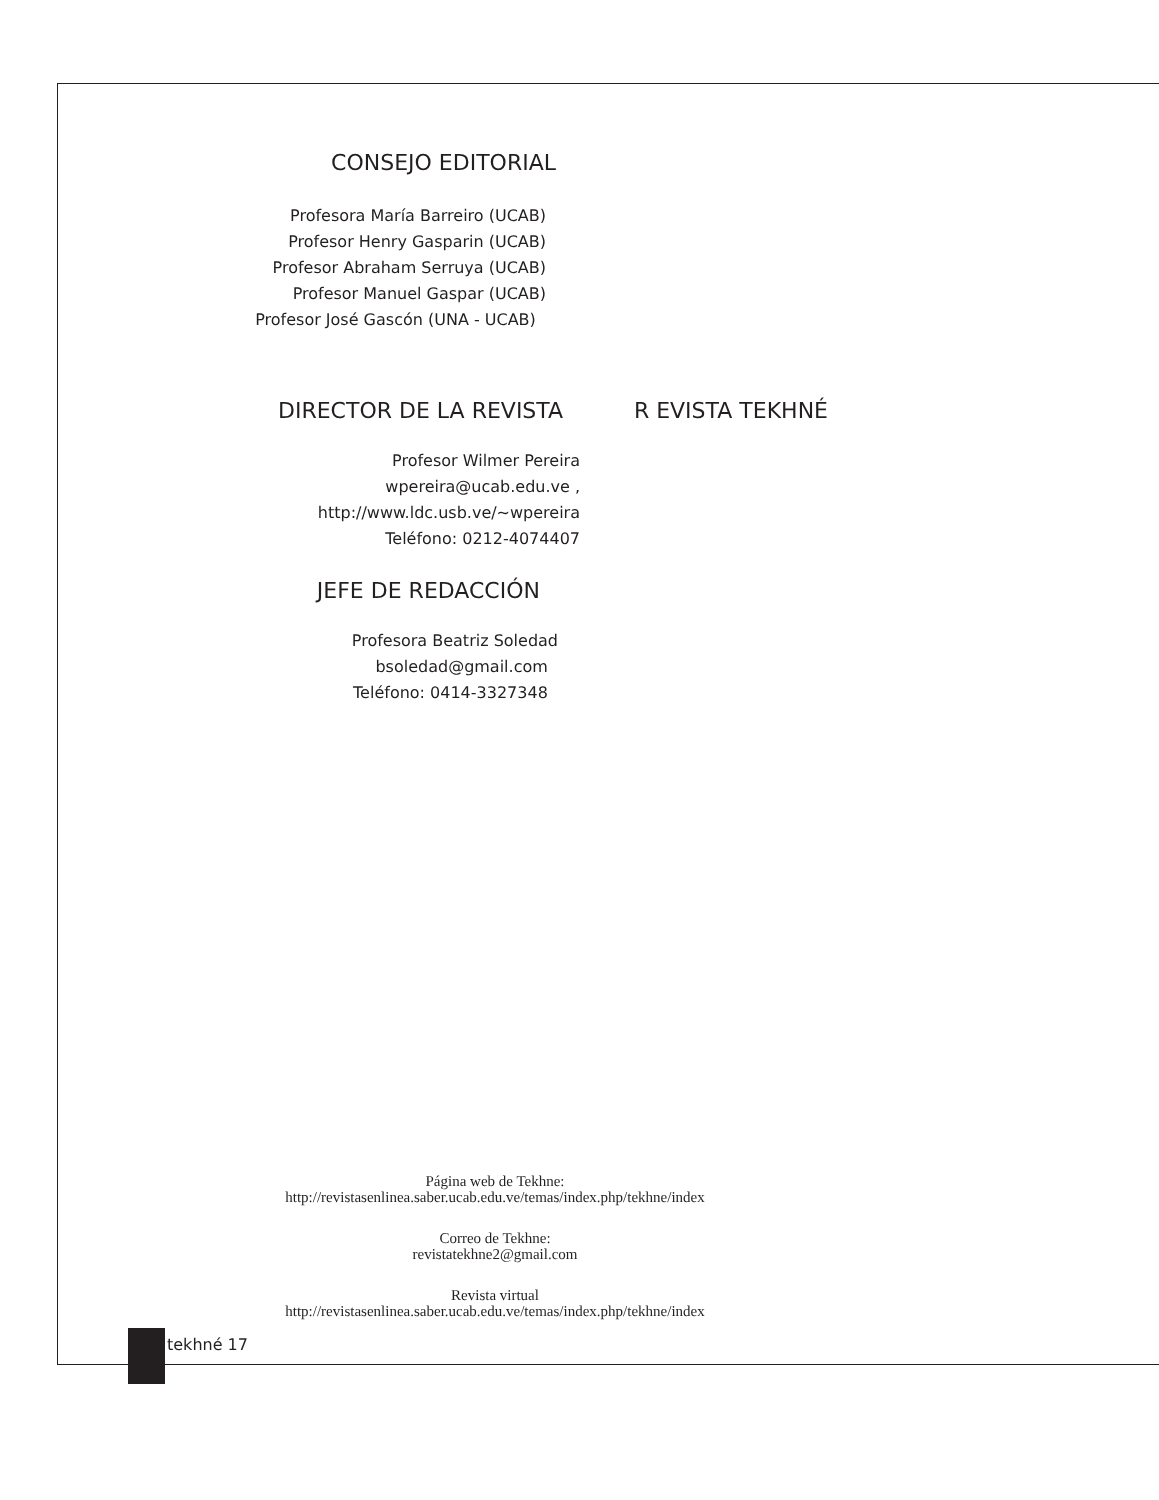CONSEJO EDITORIAL
Profesora María Barreiro (UCAB)
Profesor Henry Gasparin (UCAB)
Profesor Abraham Serruya (UCAB)
Profesor Manuel Gaspar (UCAB)
Profesor José Gascón (UNA - UCAB)
DIRECTOR DE LA REVISTA R EVISTA TEKHNÉ
Profesor Wilmer Pereira
wpereira@ucab.edu.ve ,
http://www.ldc.usb.ve/~wpereira
Teléfono: 0212-4074407
JEFE DE REDACCIÓN
Profesora Beatriz Soledad
bsoledad@gmail.com
Teléfono: 0414-3327348
Página web de Tekhne:
http://revistasenlinea.saber.ucab.edu.ve/temas/index.php/tekhne/index
Correo de Tekhne:
revistatekhne2@gmail.com
Revista virtual
http://revistasenlinea.saber.ucab.edu.ve/temas/index.php/tekhne/index
tekhné 17